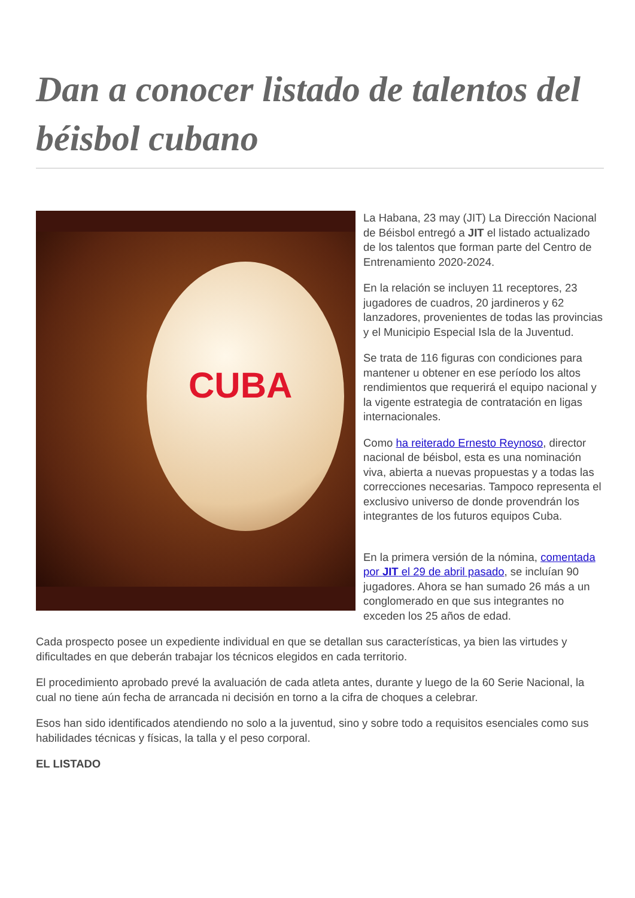Dan a conocer listado de talentos del béisbol cubano
CUBA
La Habana, 23 may (JIT) La Dirección Nacional de Béisbol entregó a JIT el listado actualizado de los talentos que forman parte del Centro de Entrenamiento 2020-2024.
En la relación se incluyen 11 receptores, 23 jugadores de cuadros, 20 jardineros y 62 lanzadores, provenientes de todas las provincias y el Municipio Especial Isla de la Juventud.
Se trata de 116 figuras con condiciones para mantener u obtener en ese período los altos rendimientos que requerirá el equipo nacional y la vigente estrategia de contratación en ligas internacionales.
Como ha reiterado Ernesto Reynoso, director nacional de béisbol, esta es una nominación viva, abierta a nuevas propuestas y a todas las correcciones necesarias. Tampoco representa el exclusivo universo de donde provendrán los integrantes de los futuros equipos Cuba.
En la primera versión de la nómina, comentada por JIT el 29 de abril pasado, se incluían 90 jugadores. Ahora se han sumado 26 más a un conglomerado en que sus integrantes no exceden los 25 años de edad.
Cada prospecto posee un expediente individual en que se detallan sus características, ya bien las virtudes y dificultades en que deberán trabajar los técnicos elegidos en cada territorio.
El procedimiento aprobado prevé la avaluación de cada atleta antes, durante y luego de la 60 Serie Nacional, la cual no tiene aún fecha de arrancada ni decisión en torno a la cifra de choques a celebrar.
Esos han sido identificados atendiendo no solo a la juventud, sino y sobre todo a requisitos esenciales como sus habilidades técnicas y físicas, la talla y el peso corporal.
EL LISTADO